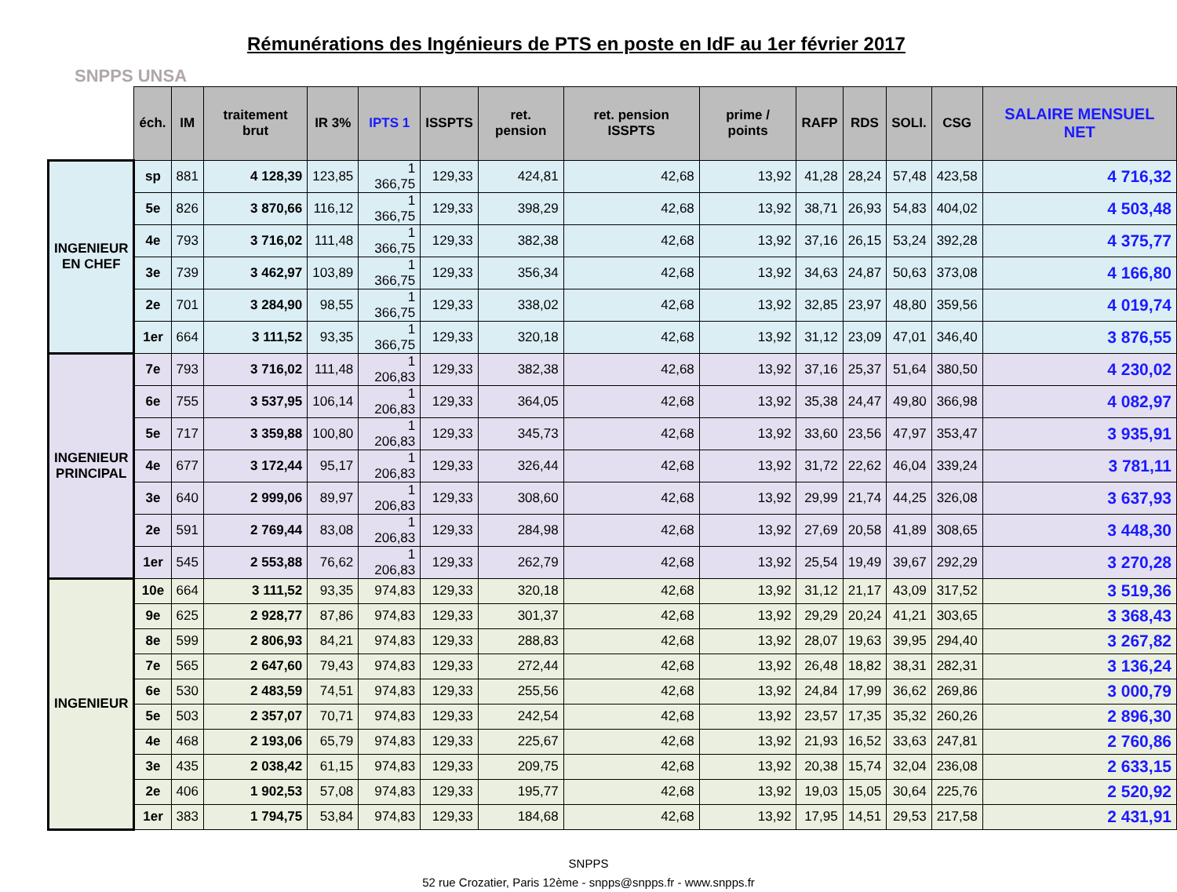SNPPS UNSA
Rémunérations des Ingénieurs de PTS en poste en IdF au 1er février 2017
| | éch. | IM | traitement brut | IR 3% | IPTS 1 | ISSPTS | ret. pension | ret. pension ISSPTS | prime / points | RAFP | RDS | SOLI. | CSG | SALAIRE MENSUEL NET |
| --- | --- | --- | --- | --- | --- | --- | --- | --- | --- | --- | --- | --- | --- | --- |
| INGENIEUR EN CHEF | sp | 881 | 4 128,39 | 123,85 | 1 366,75 | 129,33 | 424,81 | 42,68 | 13,92 | 41,28 | 28,24 | 57,48 | 423,58 | 4 716,32 |
| | 5e | 826 | 3 870,66 | 116,12 | 1 366,75 | 129,33 | 398,29 | 42,68 | 13,92 | 38,71 | 26,93 | 54,83 | 404,02 | 4 503,48 |
| | 4e | 793 | 3 716,02 | 111,48 | 1 366,75 | 129,33 | 382,38 | 42,68 | 13,92 | 37,16 | 26,15 | 53,24 | 392,28 | 4 375,77 |
| | 3e | 739 | 3 462,97 | 103,89 | 1 366,75 | 129,33 | 356,34 | 42,68 | 13,92 | 34,63 | 24,87 | 50,63 | 373,08 | 4 166,80 |
| | 2e | 701 | 3 284,90 | 98,55 | 1 366,75 | 129,33 | 338,02 | 42,68 | 13,92 | 32,85 | 23,97 | 48,80 | 359,56 | 4 019,74 |
| | 1er | 664 | 3 111,52 | 93,35 | 1 366,75 | 129,33 | 320,18 | 42,68 | 13,92 | 31,12 | 23,09 | 47,01 | 346,40 | 3 876,55 |
| INGENIEUR PRINCIPAL | 7e | 793 | 3 716,02 | 111,48 | 1 206,83 | 129,33 | 382,38 | 42,68 | 13,92 | 37,16 | 25,37 | 51,64 | 380,50 | 4 230,02 |
| | 6e | 755 | 3 537,95 | 106,14 | 1 206,83 | 129,33 | 364,05 | 42,68 | 13,92 | 35,38 | 24,47 | 49,80 | 366,98 | 4 082,97 |
| | 5e | 717 | 3 359,88 | 100,80 | 1 206,83 | 129,33 | 345,73 | 42,68 | 13,92 | 33,60 | 23,56 | 47,97 | 353,47 | 3 935,91 |
| | 4e | 677 | 3 172,44 | 95,17 | 1 206,83 | 129,33 | 326,44 | 42,68 | 13,92 | 31,72 | 22,62 | 46,04 | 339,24 | 3 781,11 |
| | 3e | 640 | 2 999,06 | 89,97 | 1 206,83 | 129,33 | 308,60 | 42,68 | 13,92 | 29,99 | 21,74 | 44,25 | 326,08 | 3 637,93 |
| | 2e | 591 | 2 769,44 | 83,08 | 1 206,83 | 129,33 | 284,98 | 42,68 | 13,92 | 27,69 | 20,58 | 41,89 | 308,65 | 3 448,30 |
| | 1er | 545 | 2 553,88 | 76,62 | 1 206,83 | 129,33 | 262,79 | 42,68 | 13,92 | 25,54 | 19,49 | 39,67 | 292,29 | 3 270,28 |
| INGENIEUR | 10e | 664 | 3 111,52 | 93,35 | 974,83 | 129,33 | 320,18 | 42,68 | 13,92 | 31,12 | 21,17 | 43,09 | 317,52 | 3 519,36 |
| | 9e | 625 | 2 928,77 | 87,86 | 974,83 | 129,33 | 301,37 | 42,68 | 13,92 | 29,29 | 20,24 | 41,21 | 303,65 | 3 368,43 |
| | 8e | 599 | 2 806,93 | 84,21 | 974,83 | 129,33 | 288,83 | 42,68 | 13,92 | 28,07 | 19,63 | 39,95 | 294,40 | 3 267,82 |
| | 7e | 565 | 2 647,60 | 79,43 | 974,83 | 129,33 | 272,44 | 42,68 | 13,92 | 26,48 | 18,82 | 38,31 | 282,31 | 3 136,24 |
| | 6e | 530 | 2 483,59 | 74,51 | 974,83 | 129,33 | 255,56 | 42,68 | 13,92 | 24,84 | 17,99 | 36,62 | 269,86 | 3 000,79 |
| | 5e | 503 | 2 357,07 | 70,71 | 974,83 | 129,33 | 242,54 | 42,68 | 13,92 | 23,57 | 17,35 | 35,32 | 260,26 | 2 896,30 |
| | 4e | 468 | 2 193,06 | 65,79 | 974,83 | 129,33 | 225,67 | 42,68 | 13,92 | 21,93 | 16,52 | 33,63 | 247,81 | 2 760,86 |
| | 3e | 435 | 2 038,42 | 61,15 | 974,83 | 129,33 | 209,75 | 42,68 | 13,92 | 20,38 | 15,74 | 32,04 | 236,08 | 2 633,15 |
| | 2e | 406 | 1 902,53 | 57,08 | 974,83 | 129,33 | 195,77 | 42,68 | 13,92 | 19,03 | 15,05 | 30,64 | 225,76 | 2 520,92 |
| | 1er | 383 | 1 794,75 | 53,84 | 974,83 | 129,33 | 184,68 | 42,68 | 13,92 | 17,95 | 14,51 | 29,53 | 217,58 | 2 431,91 |
SNPPS
52 rue Crozatier, Paris 12ème - snpps@snpps.fr - www.snpps.fr